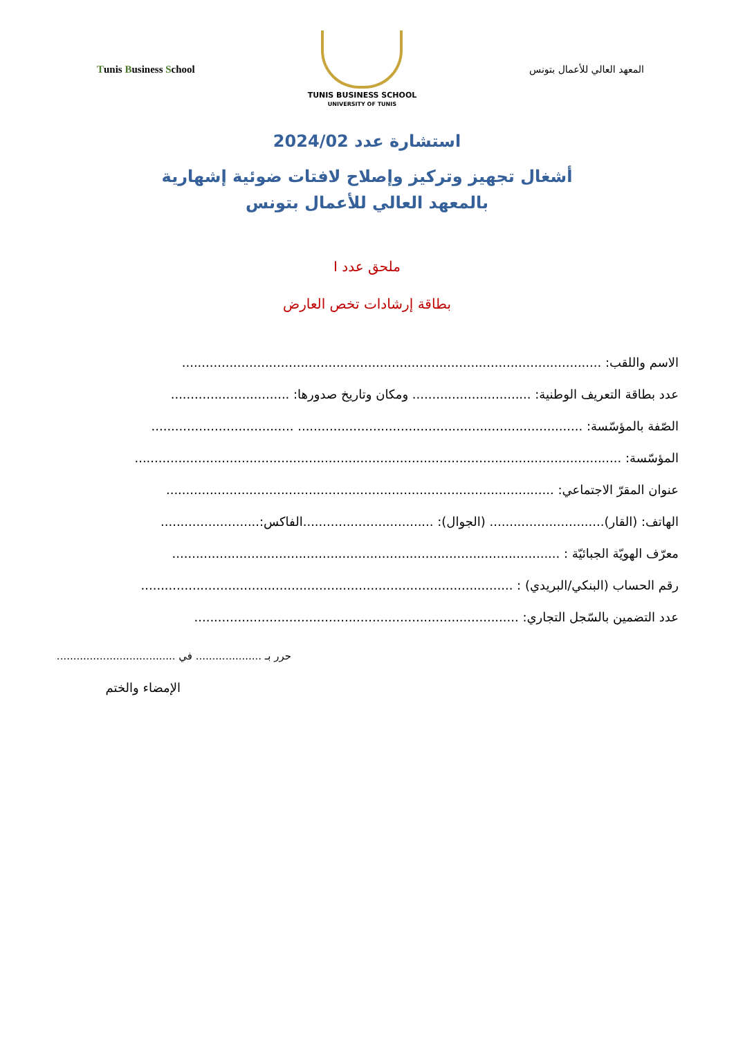Tunis Business School
TUNIS BUSINESS SCHOOL
UNIVERSITY OF TUNIS
المعهد العالي للأعمال بتونس
استشارة عدد 2024/02
أشغال تجهيز وتركيز وإصلاح لافتات ضوئية إشهارية
بالمعهد العالي للأعمال بتونس
ملحق عدد I
بطاقة إرشادات تخص العارض
الاسم واللقب: ..........................................................................................................
عدد بطاقة التعريف الوطنية: .............................. ومكان وتاريخ صدورها: ..............................
الصّفة بالمؤسّسة: ........................................................................ ....................................
المؤسّسة: ...........................................................................................................................
عنوان المقرّ الاجتماعي: ..................................................................................................
الهاتف: (القار)............................. (الجوال): .................................الفاكس:.........................
معرّف الهويّة الجبائيّة : ..................................................................................................
رقم الحساب (البنكي/البريدي) : ..............................................................................................
عدد التضمين بالسّجل التجاري: ..................................................................................
حرر بـ .................... في ........................................
الإمضاء والختم